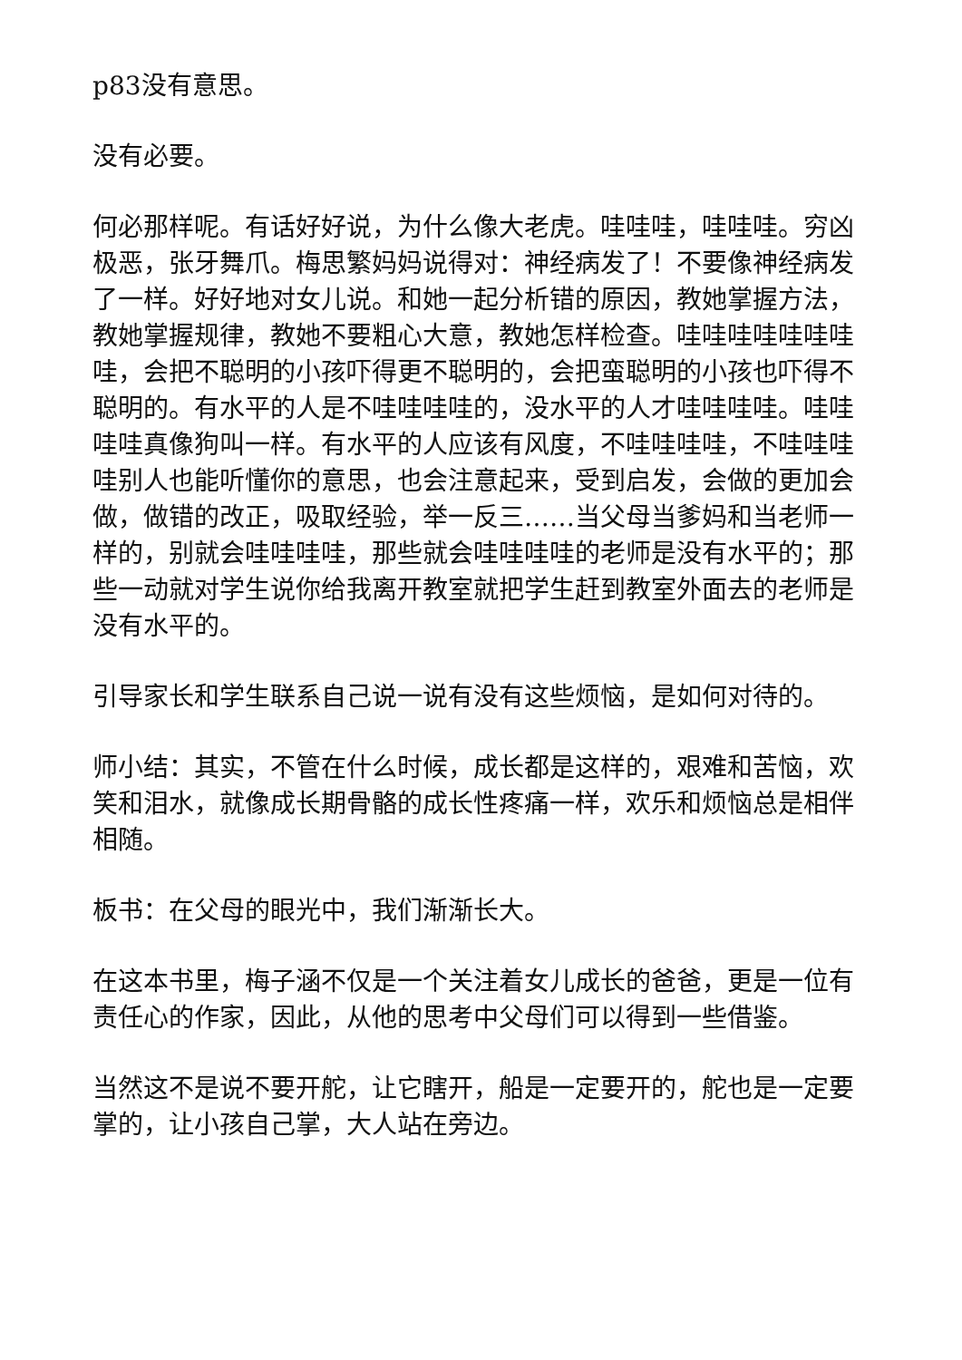p83没有意思。
没有必要。
何必那样呢。有话好好说，为什么像大老虎。哇哇哇，哇哇哇。穷凶极恶，张牙舞爪。梅思繁妈妈说得对：神经病发了！不要像神经病发了一样。好好地对女儿说。和她一起分析错的原因，教她掌握方法，教她掌握规律，教她不要粗心大意，教她怎样检查。哇哇哇哇哇哇哇哇，会把不聪明的小孩吓得更不聪明的，会把蛮聪明的小孩也吓得不聪明的。有水平的人是不哇哇哇哇的，没水平的人才哇哇哇哇。哇哇哇哇真像狗叫一样。有水平的人应该有风度，不哇哇哇哇，不哇哇哇哇别人也能听懂你的意思，也会注意起来，受到启发，会做的更加会做，做错的改正，吸取经验，举一反三……当父母当爹妈和当老师一样的，别就会哇哇哇哇，那些就会哇哇哇哇的老师是没有水平的；那些一动就对学生说你给我离开教室就把学生赶到教室外面去的老师是没有水平的。
引导家长和学生联系自己说一说有没有这些烦恼，是如何对待的。
师小结：其实，不管在什么时候，成长都是这样的，艰难和苦恼，欢笑和泪水，就像成长期骨骼的成长性疼痛一样，欢乐和烦恼总是相伴相随。
板书：在父母的眼光中，我们渐渐长大。
在这本书里，梅子涵不仅是一个关注着女儿成长的爸爸，更是一位有责任心的作家，因此，从他的思考中父母们可以得到一些借鉴。
当然这不是说不要开舵，让它瞎开，船是一定要开的，舵也是一定要掌的，让小孩自己掌，大人站在旁边。